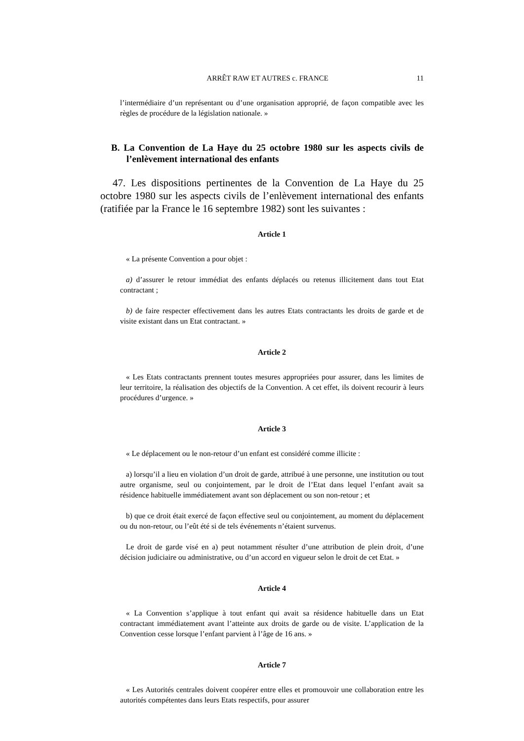ARRÊT RAW ET AUTRES c. FRANCE 11
l’intermédiaire d’un représentant ou d’une organisation approprié, de façon compatible avec les règles de procédure de la législation nationale. »
B. La Convention de La Haye du 25 octobre 1980 sur les aspects civils de l’enlèvement international des enfants
47. Les dispositions pertinentes de la Convention de La Haye du 25 octobre 1980 sur les aspects civils de l’enlèvement international des enfants (ratifiée par la France le 16 septembre 1982) sont les suivantes :
Article 1
« La présente Convention a pour objet :
a) d’assurer le retour immédiat des enfants déplacés ou retenus illicitement dans tout Etat contractant ;
b) de faire respecter effectivement dans les autres Etats contractants les droits de garde et de visite existant dans un Etat contractant. »
Article 2
« Les Etats contractants prennent toutes mesures appropriées pour assurer, dans les limites de leur territoire, la réalisation des objectifs de la Convention. A cet effet, ils doivent recourir à leurs procédures d’urgence. »
Article 3
« Le déplacement ou le non-retour d’un enfant est considéré comme illicite :
a) lorsqu’il a lieu en violation d’un droit de garde, attribué à une personne, une institution ou tout autre organisme, seul ou conjointement, par le droit de l’Etat dans lequel l’enfant avait sa résidence habituelle immédiatement avant son déplacement ou son non-retour ; et
b) que ce droit était exercé de façon effective seul ou conjointement, au moment du déplacement ou du non-retour, ou l’eût été si de tels événements n’étaient survenus.
Le droit de garde visé en a) peut notamment résulter d’une attribution de plein droit, d’une décision judiciaire ou administrative, ou d’un accord en vigueur selon le droit de cet Etat. »
Article 4
« La Convention s’applique à tout enfant qui avait sa résidence habituelle dans un Etat contractant immédiatement avant l’atteinte aux droits de garde ou de visite. L’application de la Convention cesse lorsque l’enfant parvient à l’âge de 16 ans. »
Article 7
« Les Autorités centrales doivent coopérer entre elles et promouvoir une collaboration entre les autorités compétentes dans leurs Etats respectifs, pour assurer